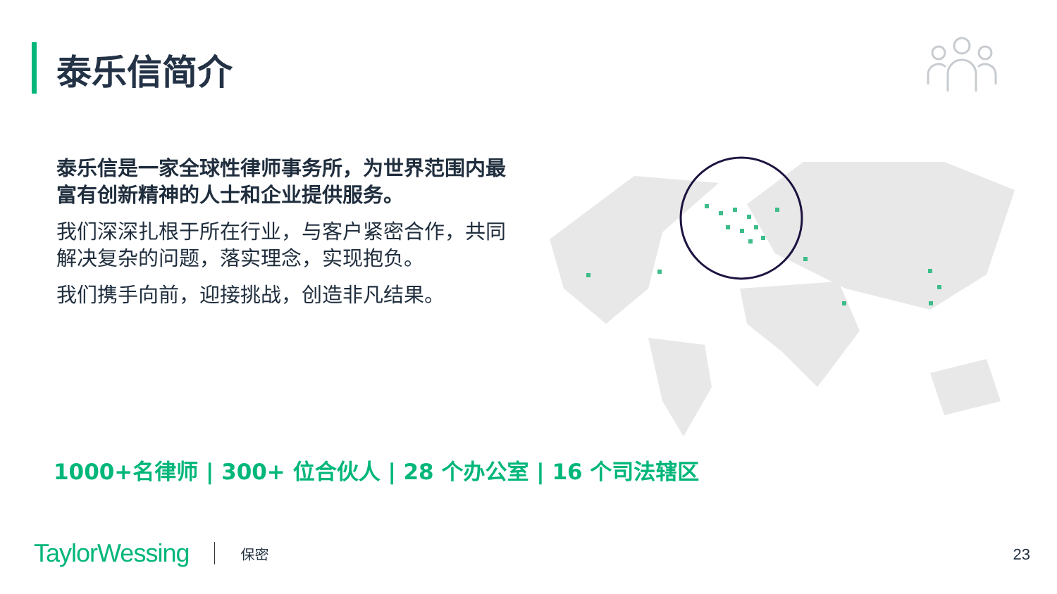泰乐信简介
泰乐信是一家全球性律师事务所，为世界范围内最富有创新精神的人士和企业提供服务。
我们深深扎根于所在行业，与客户紧密合作，共同解决复杂的问题，落实理念，实现抱负。
我们携手向前，迎接挑战，创造非凡结果。
1000+名律师 | 300+ 位合伙人 | 28 个办公室 | 16 个司法辖区
TaylorWessing 保密
23